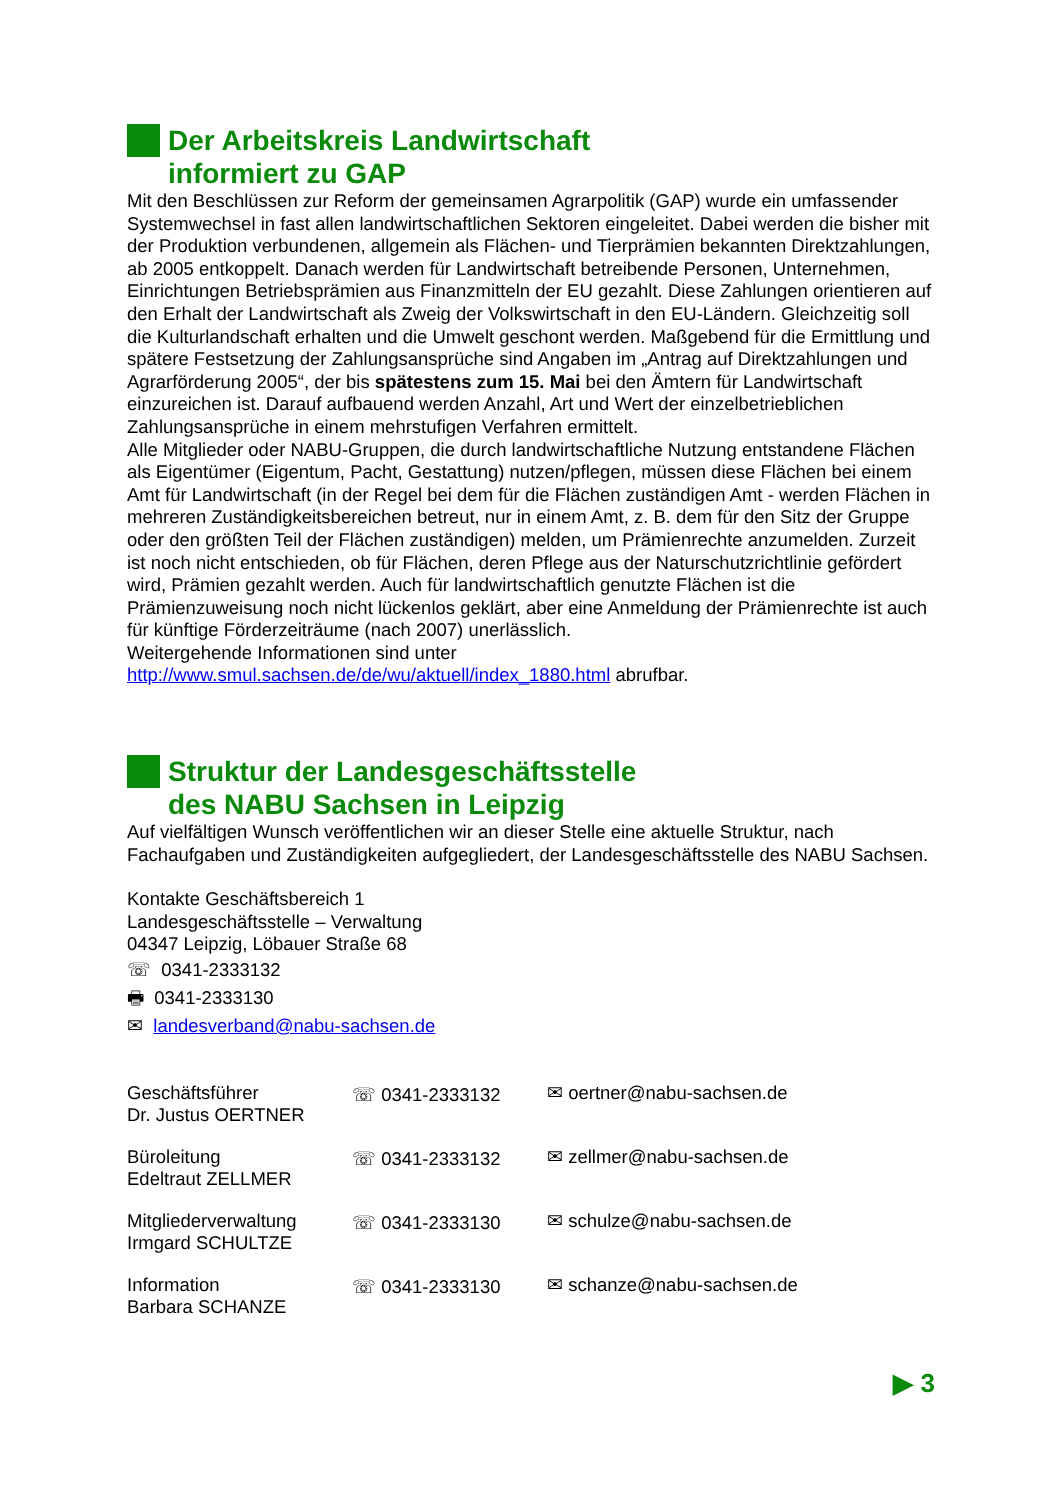Der Arbeitskreis Landwirtschaft
informiert zu GAP
Mit den Beschlüssen zur Reform der gemeinsamen Agrarpolitik (GAP) wurde ein umfassender Systemwechsel in fast allen landwirtschaftlichen Sektoren eingeleitet. Dabei werden die bisher mit der Produktion verbundenen, allgemein als Flächen- und Tierprämien bekannten Direktzahlungen, ab 2005 entkoppelt. Danach werden für Landwirtschaft betreibende Personen, Unternehmen, Einrichtungen Betriebsprämien aus Finanzmitteln der EU gezahlt. Diese Zahlungen orientieren auf den Erhalt der Landwirtschaft als Zweig der Volkswirtschaft in den EU-Ländern. Gleichzeitig soll die Kulturlandschaft erhalten und die Umwelt geschont werden. Maßgebend für die Ermittlung und spätere Festsetzung der Zahlungsansprüche sind Angaben im „Antrag auf Direktzahlungen und Agrarförderung 2005“, der bis spätestens zum 15. Mai bei den Ämtern für Landwirtschaft einzureichen ist. Darauf aufbauend werden Anzahl, Art und Wert der einzelbetrieblichen Zahlungsansprüche in einem mehrstufigen Verfahren ermittelt.
Alle Mitglieder oder NABU-Gruppen, die durch landwirtschaftliche Nutzung entstandene Flächen als Eigentümer (Eigentum, Pacht, Gestattung) nutzen/pflegen, müssen diese Flächen bei einem Amt für Landwirtschaft (in der Regel bei dem für die Flächen zuständigen Amt - werden Flächen in mehreren Zuständigkeitsbereichen betreut, nur in einem Amt, z. B. dem für den Sitz der Gruppe oder den größten Teil der Flächen zuständigen) melden, um Prämienrechte anzumelden. Zurzeit ist noch nicht entschieden, ob für Flächen, deren Pflege aus der Naturschutzrichtlinie gefördert wird, Prämien gezahlt werden. Auch für landwirtschaftlich genutzte Flächen ist die Prämienzuweisung noch nicht lückenlos geklärt, aber eine Anmeldung der Prämienrechte ist auch für künftige Förderzeiträume (nach 2007) unerlässlich.
Weitergehende Informationen sind unter
http://www.smul.sachsen.de/de/wu/aktuell/index_1880.html abrufbar.
Struktur der Landesgeschäftsstelle
des NABU Sachsen in Leipzig
Auf vielfältigen Wunsch veröffentlichen wir an dieser Stelle eine aktuelle Struktur, nach Fachaufgaben und Zuständigkeiten aufgegliedert, der Landesgeschäftsstelle des NABU Sachsen.
Kontakte Geschäftsbereich 1
Landesgeschäftsstelle – Verwaltung
04347 Leipzig, Löbauer Straße 68
☏ 0341-2333132
🖶 0341-2333130
✉ landesverband@nabu-sachsen.de
| Geschäftsführer Dr. Justus OERTNER | ☏ 0341-2333132 | ✉ oertner@nabu-sachsen.de |
| Büroleitung Edeltraut ZELLMER | ☏ 0341-2333132 | ✉ zellmer@nabu-sachsen.de |
| Mitgliederverwaltung Irmgard SCHULTZE | ☏ 0341-2333130 | ✉ schulze@nabu-sachsen.de |
| Information Barbara SCHANZE | ☏ 0341-2333130 | ✉ schanze@nabu-sachsen.de |
▶ 3